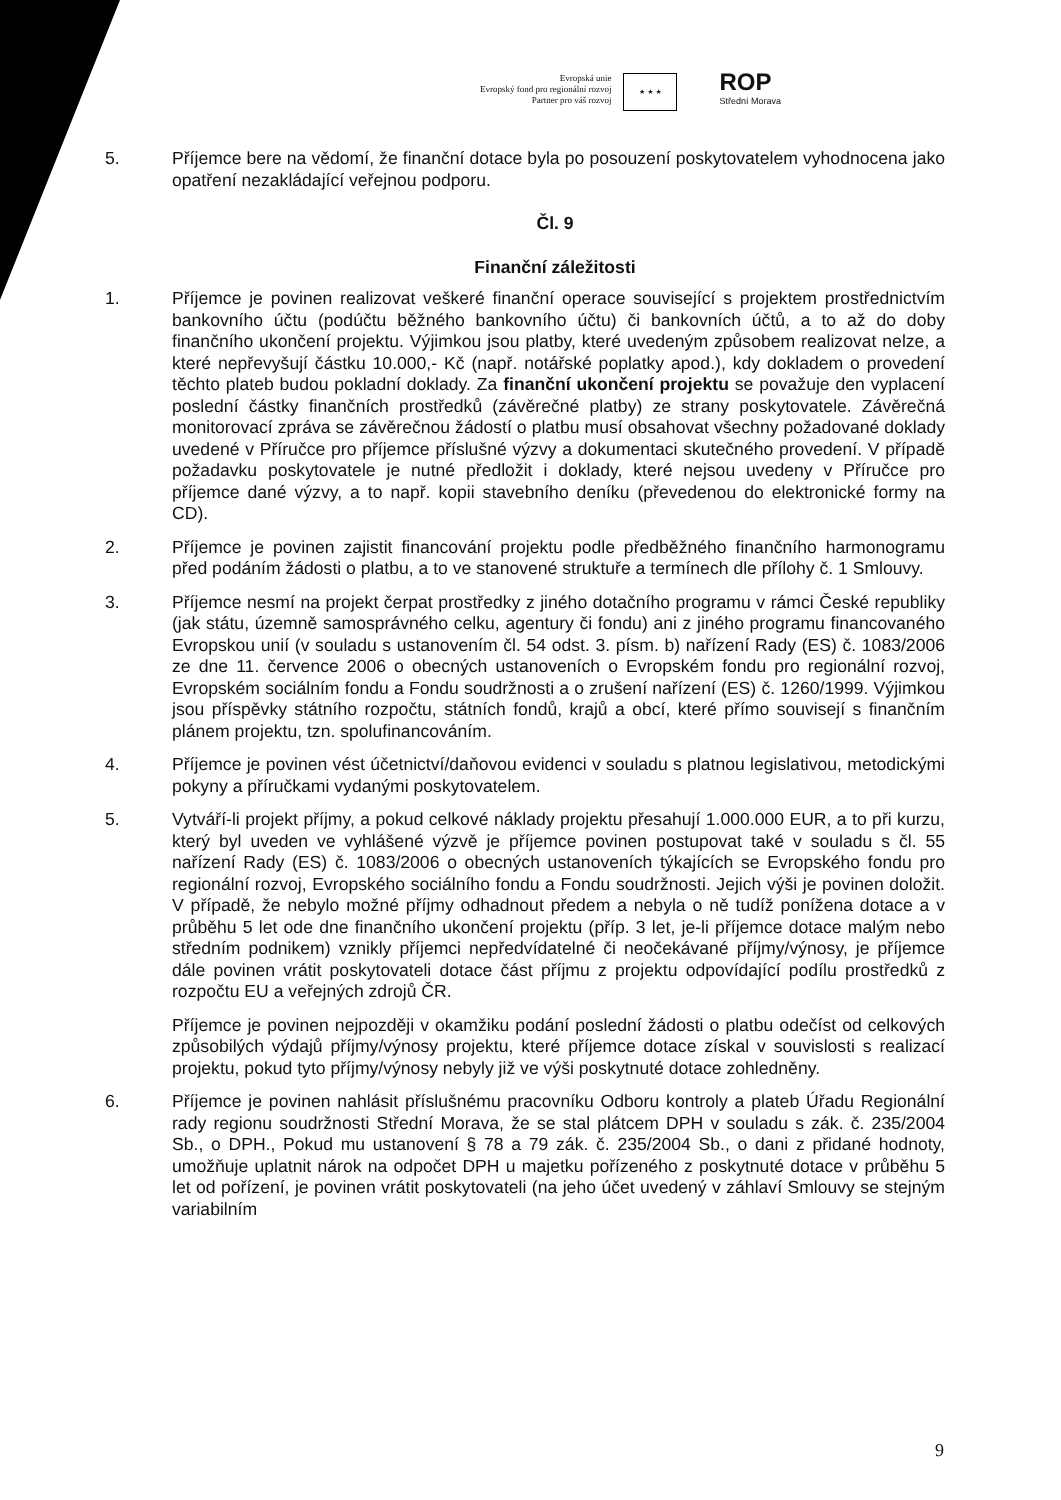Evropská unie
Evropský fond pro regionální rozvoj
Partner pro váš rozvoj
★ ★ ★
ROP
Střední Morava
5. Příjemce bere na vědomí, že finanční dotace byla po posouzení poskytovatelem vyhodnocena jako opatření nezakládající veřejnou podporu.
Čl. 9
Finanční záležitosti
1. Příjemce je povinen realizovat veškeré finanční operace související s projektem prostřednictvím bankovního účtu (podúčtu běžného bankovního účtu) či bankovních účtů, a to až do doby finančního ukončení projektu. Výjimkou jsou platby, které uvedeným způsobem realizovat nelze, a které nepřevyšují částku 10.000,- Kč (např. notářské poplatky apod.), kdy dokladem o provedení těchto plateb budou pokladní doklady. Za finanční ukončení projektu se považuje den vyplacení poslední částky finančních prostředků (závěrečné platby) ze strany poskytovatele. Závěrečná monitorovací zpráva se závěrečnou žádostí o platbu musí obsahovat všechny požadované doklady uvedené v Příručce pro příjemce příslušné výzvy a dokumentaci skutečného provedení. V případě požadavku poskytovatele je nutné předložit i doklady, které nejsou uvedeny v Příručce pro příjemce dané výzvy, a to např. kopii stavebního deníku (převedenou do elektronické formy na CD).
2. Příjemce je povinen zajistit financování projektu podle předběžného finančního harmonogramu před podáním žádosti o platbu, a to ve stanovené struktuře a termínech dle přílohy č. 1 Smlouvy.
3. Příjemce nesmí na projekt čerpat prostředky z jiného dotačního programu v rámci České republiky (jak státu, územně samosprávného celku, agentury či fondu) ani z jiného programu financovaného Evropskou unií (v souladu s ustanovením čl. 54 odst. 3. písm. b) nařízení Rady (ES) č. 1083/2006 ze dne 11. července 2006 o obecných ustanoveních o Evropském fondu pro regionální rozvoj, Evropském sociálním fondu a Fondu soudržnosti a o zrušení nařízení (ES) č. 1260/1999. Výjimkou jsou příspěvky státního rozpočtu, státních fondů, krajů a obcí, které přímo souvisejí s finančním plánem projektu, tzn. spolufinancováním.
4. Příjemce je povinen vést účetnictví/daňovou evidenci v souladu s platnou legislativou, metodickými pokyny a příručkami vydanými poskytovatelem.
5. Vytváří-li projekt příjmy, a pokud celkové náklady projektu přesahují 1.000.000 EUR, a to při kurzu, který byl uveden ve vyhlášené výzvě je příjemce povinen postupovat také v souladu s čl. 55 nařízení Rady (ES) č. 1083/2006 o obecných ustanoveních týkajících se Evropského fondu pro regionální rozvoj, Evropského sociálního fondu a Fondu soudržnosti. Jejich výši je povinen doložit. V případě, že nebylo možné příjmy odhadnout předem a nebyla o ně tudíž ponížena dotace a v průběhu 5 let ode dne finančního ukončení projektu (příp. 3 let, je-li příjemce dotace malým nebo středním podnikem) vznikly příjemci nepředvídatelné či neočekávané příjmy/výnosy, je příjemce dále povinen vrátit poskytovateli dotace část příjmu z projektu odpovídající podílu prostředků z rozpočtu EU a veřejných zdrojů ČR.
Příjemce je povinen nejpozději v okamžiku podání poslední žádosti o platbu odečíst od celkových způsobilých výdajů příjmy/výnosy projektu, které příjemce dotace získal v souvislosti s realizací projektu, pokud tyto příjmy/výnosy nebyly již ve výši poskytnuté dotace zohledněny.
6. Příjemce je povinen nahlásit příslušnému pracovníku Odboru kontroly a plateb Úřadu Regionální rady regionu soudržnosti Střední Morava, že se stal plátcem DPH v souladu s zák. č. 235/2004 Sb., o DPH., Pokud mu ustanovení § 78 a 79 zák. č. 235/2004 Sb., o dani z přidané hodnoty, umožňuje uplatnit nárok na odpočet DPH u majetku pořízeného z poskytnuté dotace v průběhu 5 let od pořízení, je povinen vrátit poskytovateli (na jeho účet uvedený v záhlaví Smlouvy se stejným variabilním
9